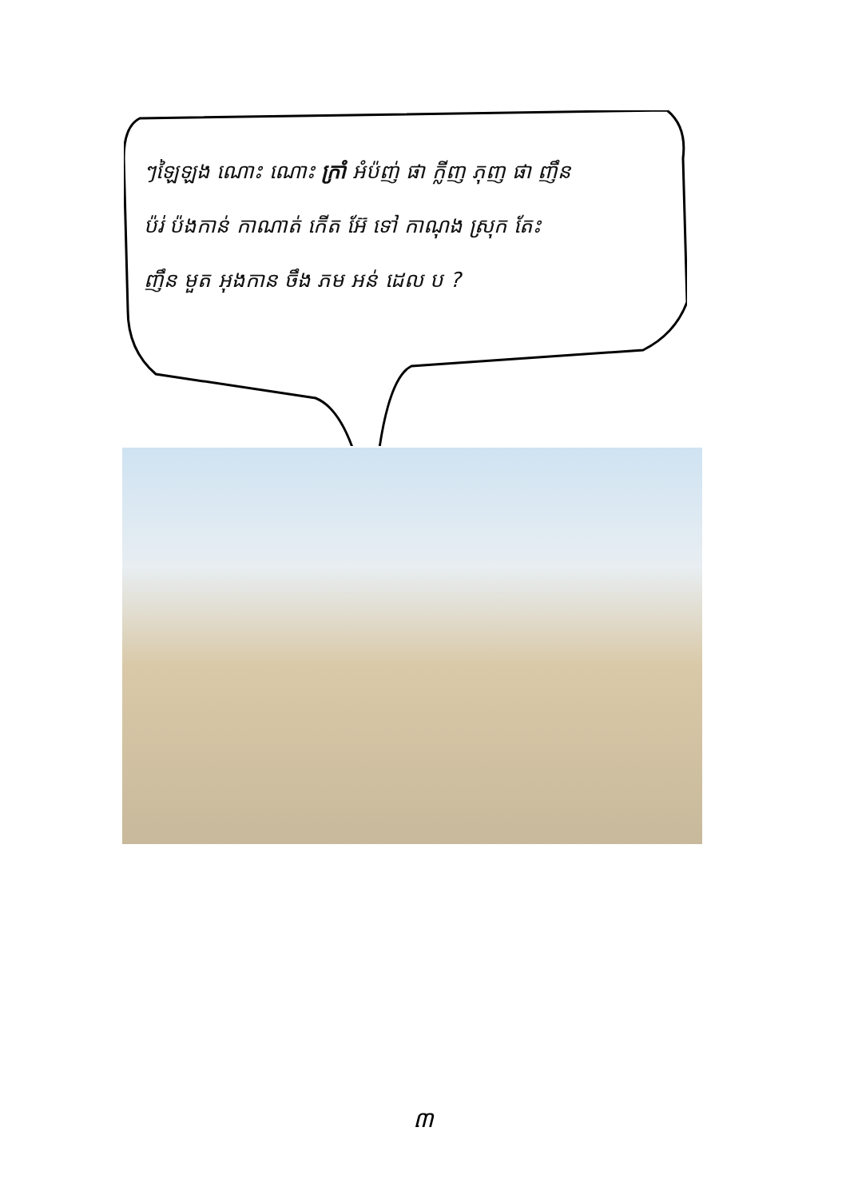ៗឡៃឡង ណោះ ណោះ ក្រាំ អំប៉ញ់ ផា ក្លីញ ភុញ ផា ញឹន
ប៉រ់ ប៉ងកាន់ កាណាត់ កើត អ៊ែ ទៅ កាណុង ស្រុក តែះ
ញឹន មួត អុងកាន ចឹង ភម អន់ ដេល ប ?
៣